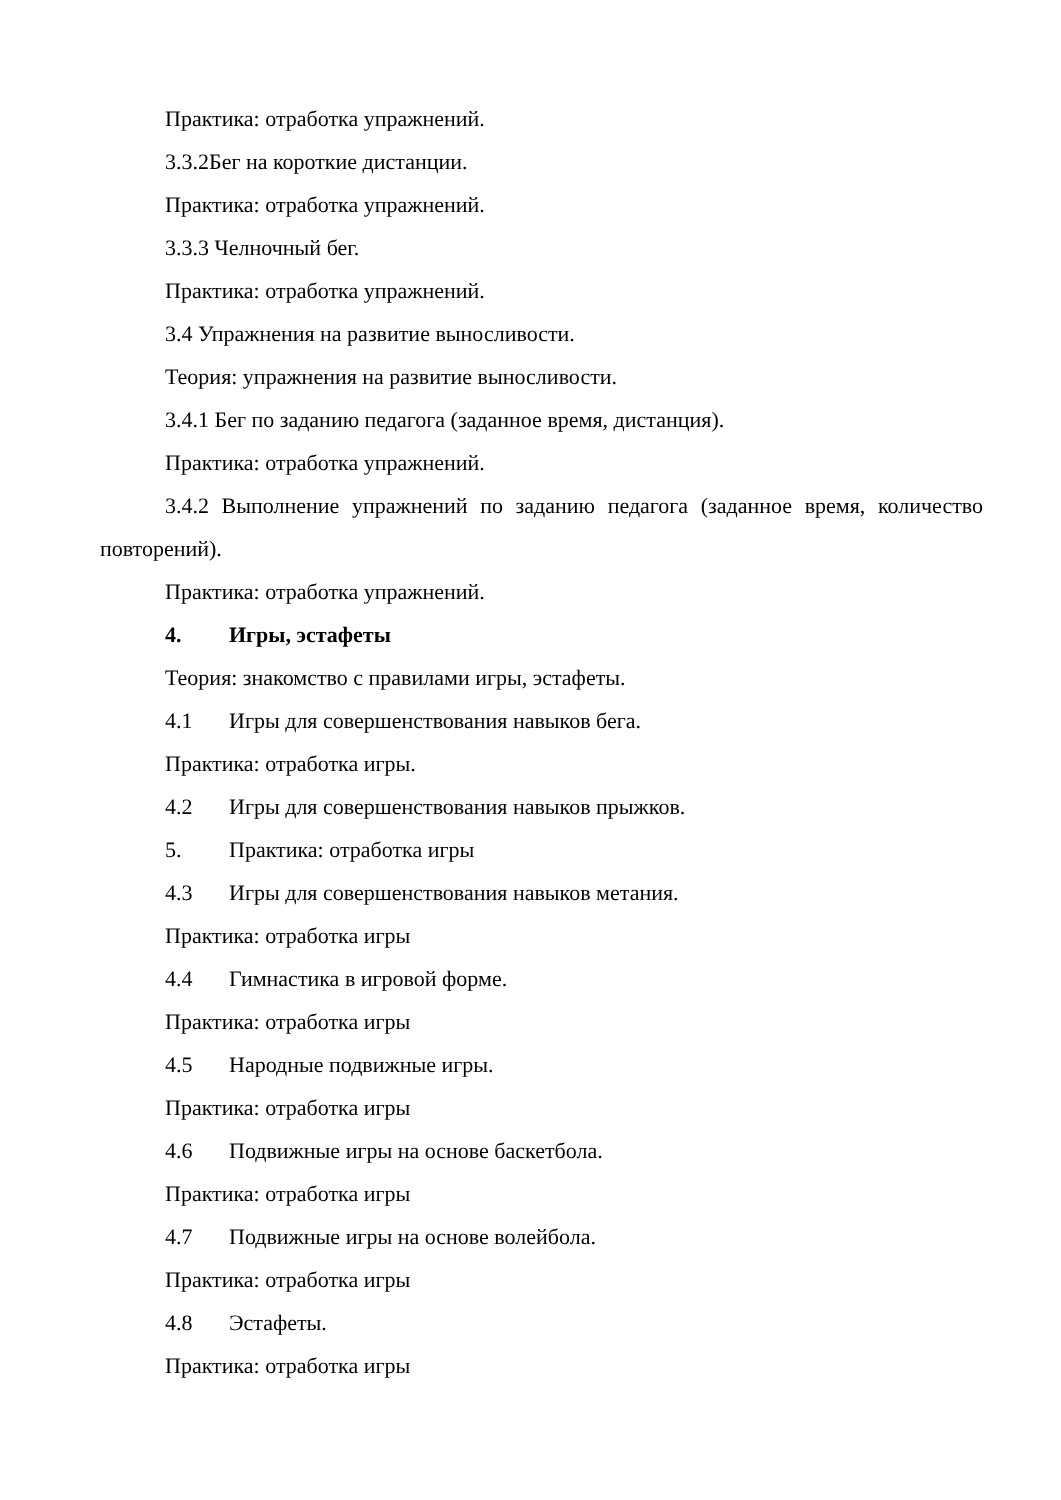Практика: отработка упражнений.
3.3.2Бег на короткие дистанции.
Практика: отработка упражнений.
3.3.3 Челночный бег.
Практика: отработка упражнений.
3.4 Упражнения на развитие выносливости.
Теория: упражнения на развитие выносливости.
3.4.1 Бег по заданию педагога (заданное время, дистанция).
Практика: отработка упражнений.
3.4.2 Выполнение упражнений по заданию педагога (заданное время, количество повторений).
Практика: отработка упражнений.
4. Игры, эстафеты
Теория: знакомство с правилами игры, эстафеты.
4.1 Игры для совершенствования навыков бега.
Практика: отработка игры.
4.2 Игры для совершенствования навыков прыжков.
5. Практика: отработка игры
4.3 Игры для совершенствования навыков метания.
Практика: отработка игры
4.4 Гимнастика в игровой форме.
Практика: отработка игры
4.5 Народные подвижные игры.
Практика: отработка игры
4.6 Подвижные игры на основе баскетбола.
Практика: отработка игры
4.7 Подвижные игры на основе волейбола.
Практика: отработка игры
4.8 Эстафеты.
Практика: отработка игры